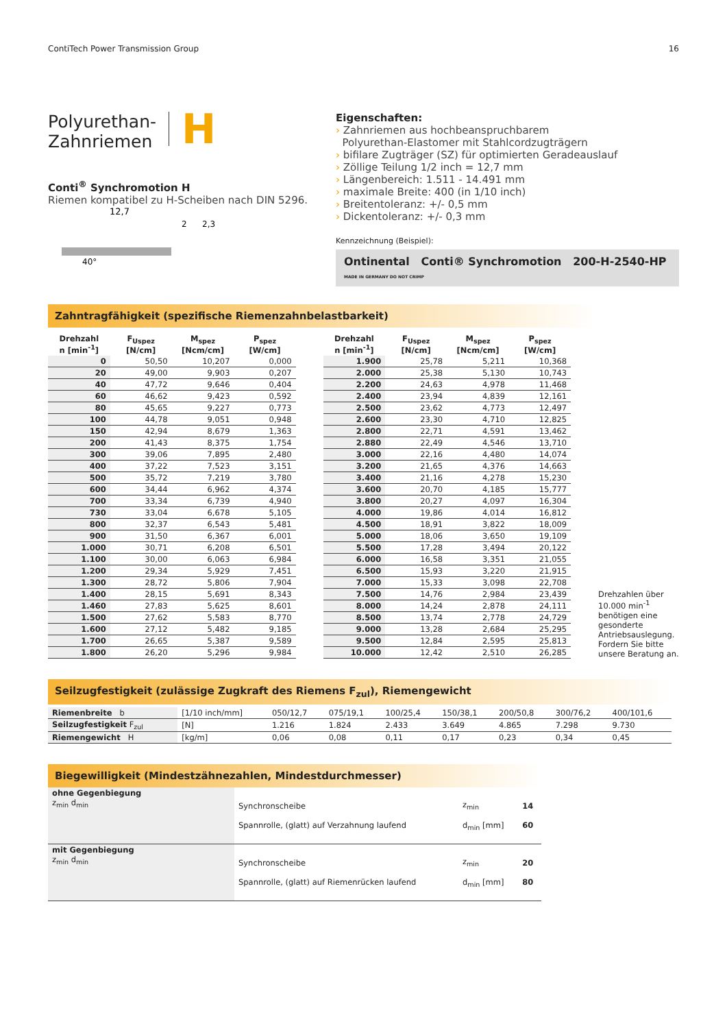ContiTech Power Transmission Group 16
Polyurethan-
Zahnriemen
H
Conti<sup>®</sup> Synchromotion H
Riemen kompatibel zu H-Scheiben nach DIN 5296.
12,7
40°
2
2,3
Eigenschaften:
› Zahnriemen aus hochbeanspruchbarem
Polyurethan-Elastomer mit Stahlcordzugträgern
› bifilare Zugträger (SZ) für optimierten Geradeauslauf
› Zöllige Teilung 1/2 inch = 12,7 mm
› Längenbereich: 1.511 - 14.491 mm
› maximale Breite: 400 (in 1/10 inch)
› Breitentoleranz: +/- 0,5 mm
› Dickentoleranz: +/- 0,3 mm
Kennzeichnung (Beispiel):
Ontinental Conti® Synchromotion 200-H-2540-HP MADE IN GERMANY DO NOT CRIMP
Zahntragfähigkeit (spezifische Riemenzahnbelastbarkeit)
| Drehzahl n [min<sup>-1</sup>] | F<sub>Uspez</sub> [N/cm] | M<sub>spez</sub> [Ncm/cm] | P<sub>spez</sub> [W/cm] |
| --- | --- | --- | --- |
| 0 | 50,50 | 10,207 | 0,000 |
| 20 | 49,00 | 9,903 | 0,207 |
| 40 | 47,72 | 9,646 | 0,404 |
| 60 | 46,62 | 9,423 | 0,592 |
| 80 | 45,65 | 9,227 | 0,773 |
| 100 | 44,78 | 9,051 | 0,948 |
| 150 | 42,94 | 8,679 | 1,363 |
| 200 | 41,43 | 8,375 | 1,754 |
| 300 | 39,06 | 7,895 | 2,480 |
| 400 | 37,22 | 7,523 | 3,151 |
| 500 | 35,72 | 7,219 | 3,780 |
| 600 | 34,44 | 6,962 | 4,374 |
| 700 | 33,34 | 6,739 | 4,940 |
| 730 | 33,04 | 6,678 | 5,105 |
| 800 | 32,37 | 6,543 | 5,481 |
| 900 | 31,50 | 6,367 | 6,001 |
| 1.000 | 30,71 | 6,208 | 6,501 |
| 1.100 | 30,00 | 6,063 | 6,984 |
| 1.200 | 29,34 | 5,929 | 7,451 |
| 1.300 | 28,72 | 5,806 | 7,904 |
| 1.400 | 28,15 | 5,691 | 8,343 |
| 1.460 | 27,83 | 5,625 | 8,601 |
| 1.500 | 27,62 | 5,583 | 8,770 |
| 1.600 | 27,12 | 5,482 | 9,185 |
| 1.700 | 26,65 | 5,387 | 9,589 |
| 1.800 | 26,20 | 5,296 | 9,984 |
| Drehzahl n [min<sup>-1</sup>] | F<sub>Uspez</sub> [N/cm] | M<sub>spez</sub> [Ncm/cm] | P<sub>spez</sub> [W/cm] |
| --- | --- | --- | --- |
| 1.900 | 25,78 | 5,211 | 10,368 |
| 2.000 | 25,38 | 5,130 | 10,743 |
| 2.200 | 24,63 | 4,978 | 11,468 |
| 2.400 | 23,94 | 4,839 | 12,161 |
| 2.500 | 23,62 | 4,773 | 12,497 |
| 2.600 | 23,30 | 4,710 | 12,825 |
| 2.800 | 22,71 | 4,591 | 13,462 |
| 2.880 | 22,49 | 4,546 | 13,710 |
| 3.000 | 22,16 | 4,480 | 14,074 |
| 3.200 | 21,65 | 4,376 | 14,663 |
| 3.400 | 21,16 | 4,278 | 15,230 |
| 3.600 | 20,70 | 4,185 | 15,777 |
| 3.800 | 20,27 | 4,097 | 16,304 |
| 4.000 | 19,86 | 4,014 | 16,812 |
| 4.500 | 18,91 | 3,822 | 18,009 |
| 5.000 | 18,06 | 3,650 | 19,109 |
| 5.500 | 17,28 | 3,494 | 20,122 |
| 6.000 | 16,58 | 3,351 | 21,055 |
| 6.500 | 15,93 | 3,220 | 21,915 |
| 7.000 | 15,33 | 3,098 | 22,708 |
| 7.500 | 14,76 | 2,984 | 23,439 |
| 8.000 | 14,24 | 2,878 | 24,111 |
| 8.500 | 13,74 | 2,778 | 24,729 |
| 9.000 | 13,28 | 2,684 | 25,295 |
| 9.500 | 12,84 | 2,595 | 25,813 |
| 10.000 | 12,42 | 2,510 | 26,285 |
Drehzahlen über 10.000 min<sup>-1</sup> benötigen eine gesonderte Antriebsauslegung. Fordern Sie bitte unsere Beratung an.
Seilzugfestigkeit (zulässige Zugkraft des Riemens F<sub>zul</sub>), Riemengewicht
| Riemenbreite b | [1/10 inch/mm] | 050/12,7 | 075/19,1 | 100/25,4 | 150/38,1 | 200/50,8 | 300/76,2 | 400/101,6 |
| Seilzugfestigkeit F<sub>zul</sub> | [N] | 1.216 | 1.824 | 2.433 | 3.649 | 4.865 | 7.298 | 9.730 |
| Riemengewicht H | [kg/m] | 0,06 | 0,08 | 0,11 | 0,17 | 0,23 | 0,34 | 0,45 |
Biegewilligkeit (Mindestzähnezahlen, Mindestdurchmesser)
| ohne Gegenbiegung z<sub>min</sub> d<sub>min</sub> | Synchronscheibe Spannrolle, (glatt) auf Verzahnung laufend | z<sub>min</sub> d<sub>min</sub> [mm] | 14 60 |
| mit Gegenbiegung z<sub>min</sub> d<sub>min</sub> | Synchronscheibe Spannrolle, (glatt) auf Riemenrücken laufend | z<sub>min</sub> d<sub>min</sub> [mm] | 20 80 |